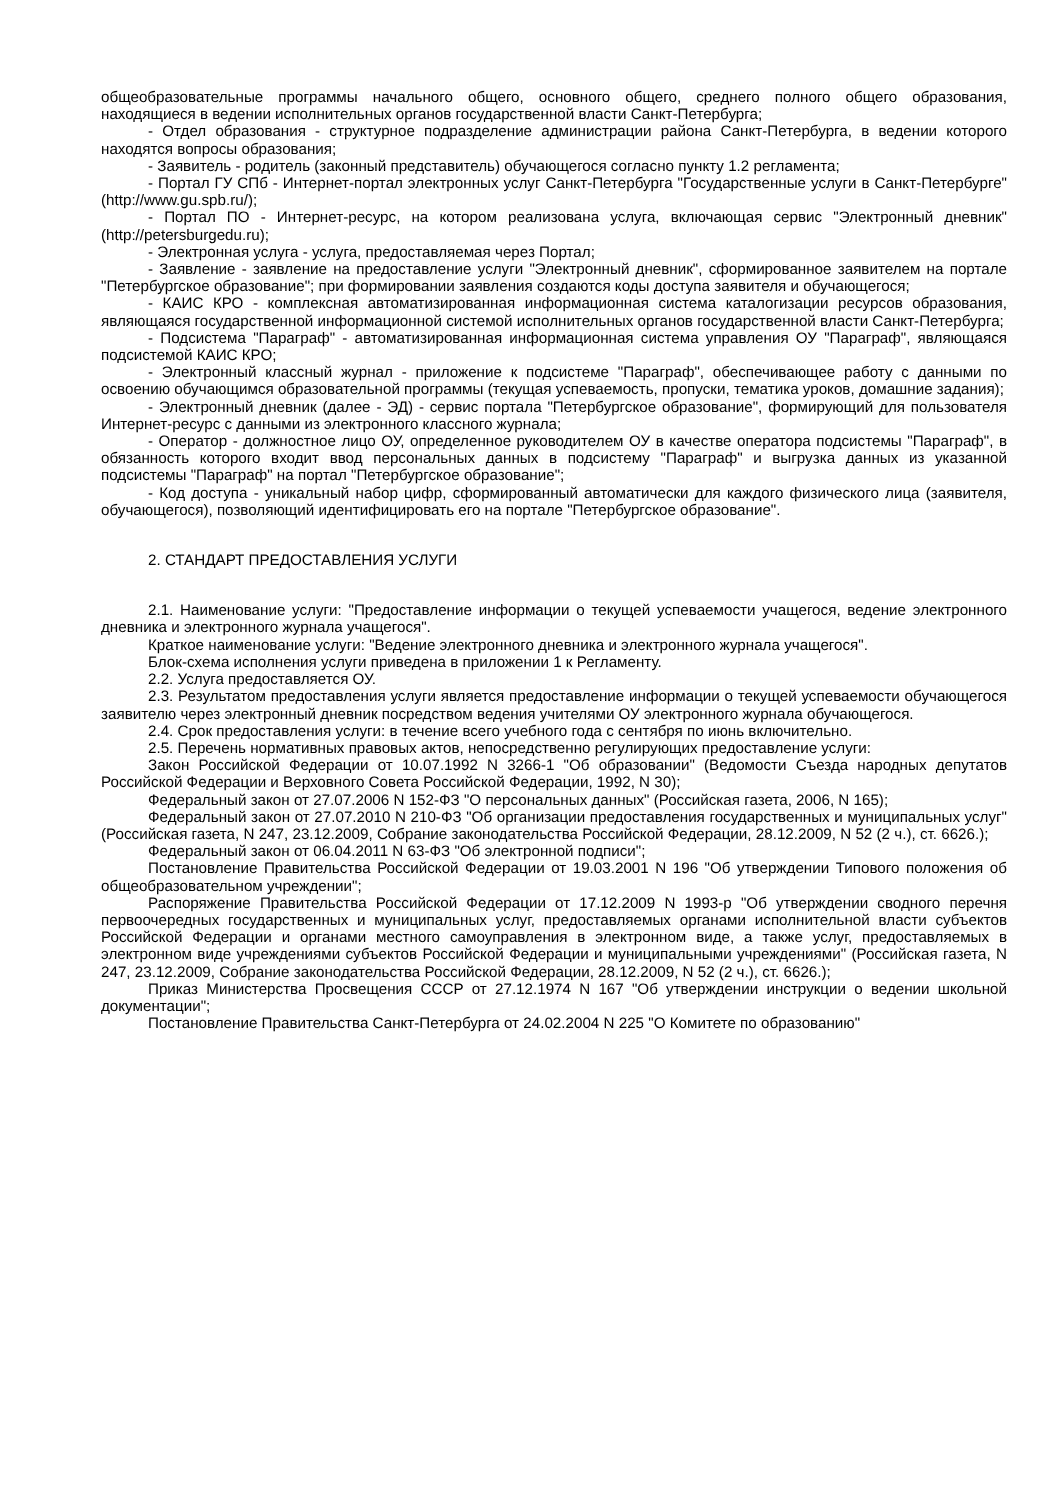общеобразовательные программы начального общего, основного общего, среднего полного общего образования, находящиеся в ведении исполнительных органов государственной власти Санкт-Петербурга;
- Отдел образования - структурное подразделение администрации района Санкт-Петербурга, в ведении которого находятся вопросы образования;
- Заявитель - родитель (законный представитель) обучающегося согласно пункту 1.2 регламента;
- Портал ГУ СПб - Интернет-портал электронных услуг Санкт-Петербурга "Государственные услуги в Санкт-Петербурге" (http://www.gu.spb.ru/);
- Портал ПО - Интернет-ресурс, на котором реализована услуга, включающая сервис "Электронный дневник" (http://petersburgedu.ru);
- Электронная услуга - услуга, предоставляемая через Портал;
- Заявление - заявление на предоставление услуги "Электронный дневник", сформированное заявителем на портале "Петербургское образование"; при формировании заявления создаются коды доступа заявителя и обучающегося;
- КАИС КРО - комплексная автоматизированная информационная система каталогизации ресурсов образования, являющаяся государственной информационной системой исполнительных органов государственной власти Санкт-Петербурга;
- Подсистема "Параграф" - автоматизированная информационная система управления ОУ "Параграф", являющаяся подсистемой КАИС КРО;
- Электронный классный журнал - приложение к подсистеме "Параграф", обеспечивающее работу с данными по освоению обучающимся образовательной программы (текущая успеваемость, пропуски, тематика уроков, домашние задания);
- Электронный дневник (далее - ЭД) - сервис портала "Петербургское образование", формирующий для пользователя Интернет-ресурс с данными из электронного классного журнала;
- Оператор - должностное лицо ОУ, определенное руководителем ОУ в качестве оператора подсистемы "Параграф", в обязанность которого входит ввод персональных данных в подсистему "Параграф" и выгрузка данных из указанной подсистемы "Параграф" на портал "Петербургское образование";
- Код доступа - уникальный набор цифр, сформированный автоматически для каждого физического лица (заявителя, обучающегося), позволяющий идентифицировать его на портале "Петербургское образование".
2. СТАНДАРТ ПРЕДОСТАВЛЕНИЯ УСЛУГИ
2.1. Наименование услуги: "Предоставление информации о текущей успеваемости учащегося, ведение электронного дневника и электронного журнала учащегося".
Краткое наименование услуги: "Ведение электронного дневника и электронного журнала учащегося".
Блок-схема исполнения услуги приведена в приложении 1 к Регламенту.
2.2. Услуга предоставляется ОУ.
2.3. Результатом предоставления услуги является предоставление информации о текущей успеваемости обучающегося заявителю через электронный дневник посредством ведения учителями ОУ электронного журнала обучающегося.
2.4. Срок предоставления услуги: в течение всего учебного года с сентября по июнь включительно.
2.5. Перечень нормативных правовых актов, непосредственно регулирующих предоставление услуги:
Закон Российской Федерации от 10.07.1992 N 3266-1 "Об образовании" (Ведомости Съезда народных депутатов Российской Федерации и Верховного Совета Российской Федерации, 1992, N 30);
Федеральный закон от 27.07.2006 N 152-ФЗ "О персональных данных" (Российская газета, 2006, N 165);
Федеральный закон от 27.07.2010 N 210-ФЗ "Об организации предоставления государственных и муниципальных услуг" (Российская газета, N 247, 23.12.2009, Собрание законодательства Российской Федерации, 28.12.2009, N 52 (2 ч.), ст. 6626.);
Федеральный закон от 06.04.2011 N 63-ФЗ "Об электронной подписи";
Постановление Правительства Российской Федерации от 19.03.2001 N 196 "Об утверждении Типового положения об общеобразовательном учреждении";
Распоряжение Правительства Российской Федерации от 17.12.2009 N 1993-р "Об утверждении сводного перечня первоочередных государственных и муниципальных услуг, предоставляемых органами исполнительной власти субъектов Российской Федерации и органами местного самоуправления в электронном виде, а также услуг, предоставляемых в электронном виде учреждениями субъектов Российской Федерации и муниципальными учреждениями" (Российская газета, N 247, 23.12.2009, Собрание законодательства Российской Федерации, 28.12.2009, N 52 (2 ч.), ст. 6626.);
Приказ Министерства Просвещения СССР от 27.12.1974 N 167 "Об утверждении инструкции о ведении школьной документации";
Постановление Правительства Санкт-Петербурга от 24.02.2004 N 225 "О Комитете по образованию"